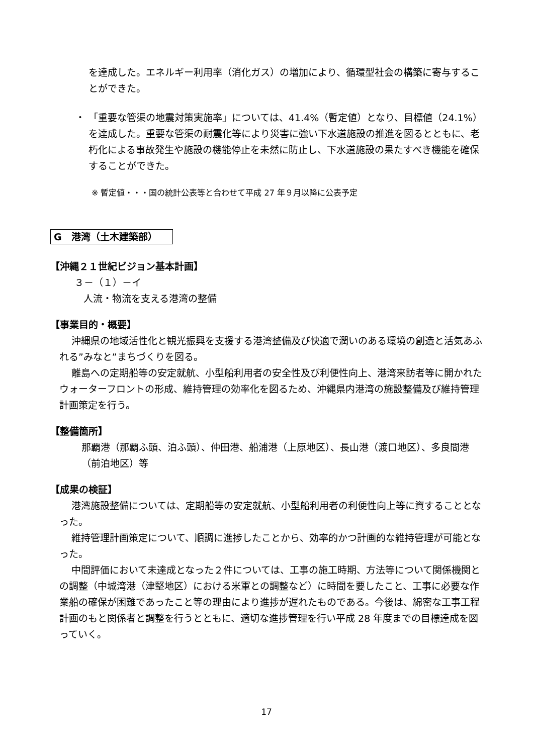を達成した。エネルギー利用率（消化ガス）の増加により、循環型社会の構築に寄与することができた。
・ 「重要な管渠の地震対策実施率」については、41.4%（暫定値）となり、目標値（24.1%）を達成した。重要な管渠の耐震化等により災害に強い下水道施設の推進を図るとともに、老朽化による事故発生や施設の機能停止を未然に防止し、下水道施設の果たすべき機能を確保することができた。
※ 暫定値・・・国の統計公表等と合わせて平成 27 年９月以降に公表予定
G　港湾（土木建築部）
【沖縄２１世紀ビジョン基本計画】
３－（１）－イ
人流・物流を支える港湾の整備
【事業目的・概要】
沖縄県の地域活性化と観光振興を支援する港湾整備及び快適で潤いのある環境の創造と活気あふれる”みなと”まちづくりを図る。
離島への定期船等の安定就航、小型船利用者の安全性及び利便性向上、港湾来訪者等に開かれたウォーターフロントの形成、維持管理の効率化を図るため、沖縄県内港湾の施設整備及び維持管理計画策定を行う。
【整備箇所】
那覇港（那覇ふ頭、泊ふ頭）、仲田港、船浦港（上原地区）、長山港（渡口地区）、多良間港（前泊地区）等
【成果の検証】
港湾施設整備については、定期船等の安定就航、小型船利用者の利便性向上等に資することとなった。
維持管理計画策定について、順調に進捗したことから、効率的かつ計画的な維持管理が可能となった。
中間評価において未達成となった２件については、工事の施工時期、方法等について関係機関との調整（中城湾港（津堅地区）における米軍との調整など）に時間を要したこと、工事に必要な作業船の確保が困難であったこと等の理由により進捗が遅れたものである。今後は、綿密な工事工程計画のもと関係者と調整を行うとともに、適切な進捗管理を行い平成 28 年度までの目標達成を図っていく。
17